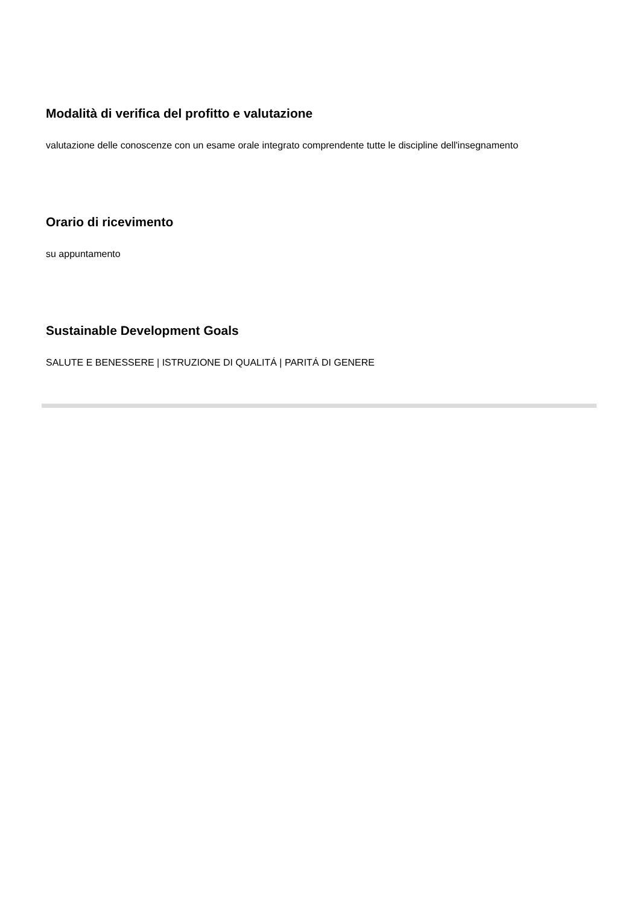Modalità di verifica del profitto e valutazione
valutazione delle conoscenze con un esame orale integrato comprendente tutte le discipline dell'insegnamento
Orario di ricevimento
su appuntamento
Sustainable Development Goals
SALUTE E BENESSERE | ISTRUZIONE DI QUALITÁ | PARITÁ DI GENERE